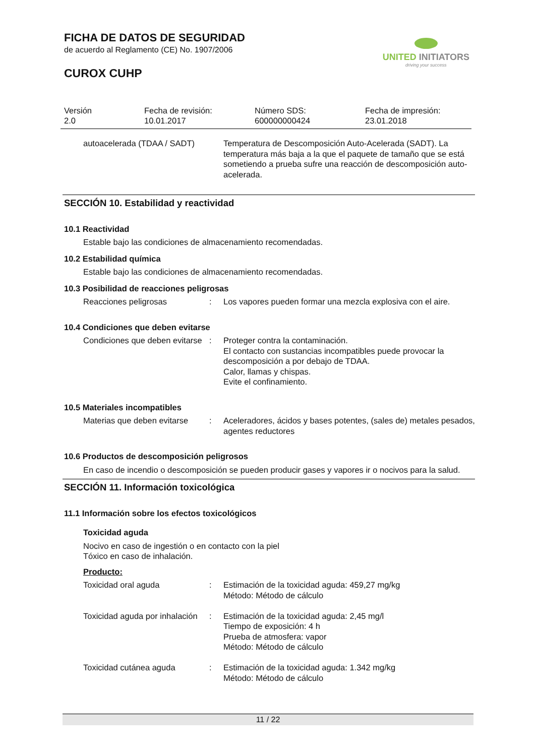UNITED INITIATORS
driving your success
FICHA DE DATOS DE SEGURIDAD
de acuerdo al Reglamento (CE) No. 1907/2006
CUROX CUHP
| Versión 2.0 | Fecha de revisión: 10.01.2017 | Número SDS: 600000000424 | Fecha de impresión: 23.01.2018 |
| autoacelerada (TDAA / SADT) | Temperatura de Descomposición Auto-Acelerada (SADT). La temperatura más baja a la que el paquete de tamaño que se está sometiendo a prueba sufre una reacción de descomposición auto-acelerada. |
SECCIÓN 10. Estabilidad y reactividad
10.1 Reactividad
Estable bajo las condiciones de almacenamiento recomendadas.
10.2 Estabilidad química
Estable bajo las condiciones de almacenamiento recomendadas.
10.3 Posibilidad de reacciones peligrosas
| Reacciones peligrosas | : | Los vapores pueden formar una mezcla explosiva con el aire. |
10.4 Condiciones que deben evitarse
| Condiciones que deben evitarse | : | Proteger contra la contaminación. El contacto con sustancias incompatibles puede provocar la descomposición a por debajo de TDAA. Calor, llamas y chispas. Evite el confinamiento. |
10.5 Materiales incompatibles
| Materias que deben evitarse | : | Aceleradores, ácidos y bases potentes, (sales de) metales pesados, agentes reductores |
10.6 Productos de descomposición peligrosos
En caso de incendio o descomposición se pueden producir gases y vapores ir o nocivos para la salud.
SECCIÓN 11. Información toxicológica
11.1 Información sobre los efectos toxicológicos
Toxicidad aguda
Nocivo en caso de ingestión o en contacto con la piel
Tóxico en caso de inhalación.
Producto:
| Toxicidad oral aguda | : | Estimación de la toxicidad aguda: 459,27 mg/kg Método: Método de cálculo |
| Toxicidad aguda por inhalación | : | Estimación de la toxicidad aguda: 2,45 mg/l Tiempo de exposición: 4 h Prueba de atmosfera: vapor Método: Método de cálculo |
| Toxicidad cutánea aguda | : | Estimación de la toxicidad aguda: 1.342 mg/kg Método: Método de cálculo |
11 / 22